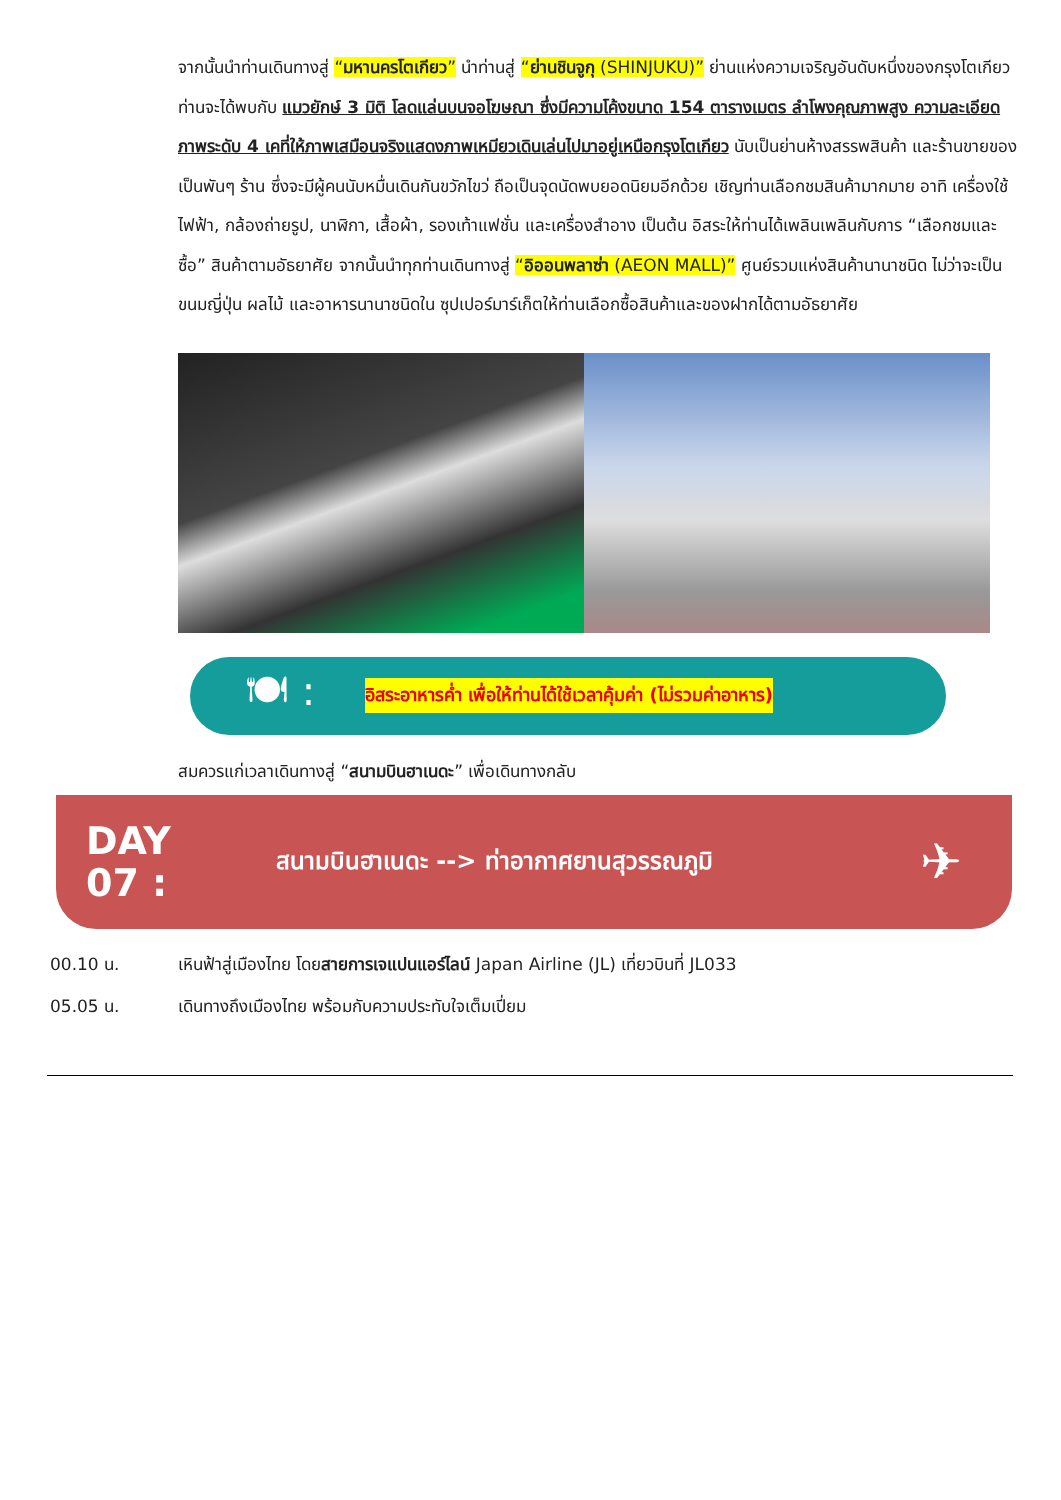จากนั้นนำท่านเดินทางสู่ “มหานครโตเกียว” นำท่านสู่ “ย่านชินจูกุ (SHINJUKU)” ย่านแห่งความเจริญอันดับหนึ่งของกรุงโตเกียว ท่านจะได้พบกับ แมวยักษ์ 3 มิติ โลดแล่นบนจอโฆษณา ซึ่งมีความโค้งขนาด 154 ตารางเมตร ลำโพงคุณภาพสูง ความละเอียดภาพระดับ 4 เคที่ให้ภาพเสมือนจริงแสดงภาพเหมียวเดินเล่นไปมาอยู่เหนือกรุงโตเกียว นับเป็นย่านห้างสรรพสินค้า และร้านขายของเป็นพันๆ ร้าน ซึ่งจะมีผู้คนนับหมื่นเดินกันขวักไขว่ ถือเป็นจุดนัดพบยอดนิยมอีกด้วย เชิญท่านเลือกชมสินค้ามากมาย อาทิ เครื่องใช้ไฟฟ้า, กล้องถ่ายรูป, นาฬิกา, เสื้อผ้า, รองเท้าแฟชั่น และเครื่องสำอาง เป็นต้น อิสระให้ท่านได้เพลินเพลินกับการ “เลือกชมและซื้อ” สินค้าตามอัธยาศัย จากนั้นนำทุกท่านเดินทางสู่ “อิออนพลาซ่า (AEON MALL)” ศูนย์รวมแห่งสินค้านานาชนิด ไม่ว่าจะเป็นขนมญี่ปุ่น ผลไม้ และอาหารนานาชนิดใน ซุปเปอร์มาร์เก็ตให้ท่านเลือกซื้อสินค้าและของฝากได้ตามอัธยาศัย
🍽 :
อิสระอาหารค่ำ เพื่อให้ท่านได้ใช้เวลาคุ้มค่า (ไม่รวมค่าอาหาร)
สมควรแก่เวลาเดินทางสู่ “สนามบินฮาเนดะ” เพื่อเดินทางกลับ
DAY
07 :
สนามบินฮาเนดะ --> ท่าอากาศยานสุวรรณภูมิ
✈
00.10 น. เหินฟ้าสู่เมืองไทย โดยสายการเจแปนแอร์ไลน์ Japan Airline (JL) เที่ยวบินที่ JL033
05.05 น. เดินทางถึงเมืองไทย พร้อมกับความประทับใจเต็มเปี่ยม